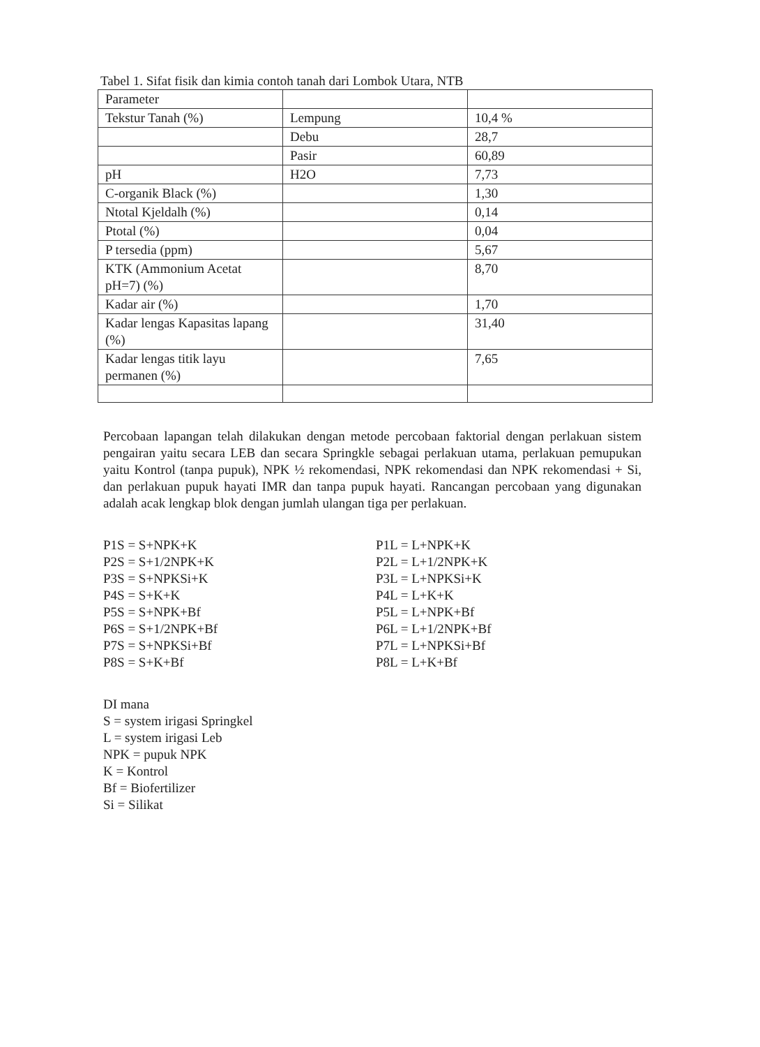Tabel 1. Sifat fisik dan kimia contoh tanah dari Lombok Utara, NTB
| Parameter | | |
| Tekstur Tanah (%) | Lempung | 10,4 % |
| | Debu | 28,7 |
| | Pasir | 60,89 |
| pH | H2O | 7,73 |
| C-organik Black (%) | | 1,30 |
| Ntotal Kjeldalh (%) | | 0,14 |
| Ptotal (%) | | 0,04 |
| P tersedia (ppm) | | 5,67 |
| KTK (Ammonium Acetat pH=7) (%) | | 8,70 |
| Kadar air (%) | | 1,70 |
| Kadar lengas Kapasitas lapang (%) | | 31,40 |
| Kadar lengas titik layu permanen (%) | | 7,65 |
Percobaan lapangan telah dilakukan dengan metode percobaan faktorial dengan perlakuan sistem pengairan yaitu secara LEB dan secara Springkle sebagai perlakuan utama, perlakuan pemupukan yaitu Kontrol (tanpa pupuk), NPK ½ rekomendasi, NPK rekomendasi dan NPK rekomendasi + Si, dan perlakuan pupuk hayati IMR dan tanpa pupuk hayati. Rancangan percobaan yang digunakan adalah acak lengkap blok dengan jumlah ulangan tiga per perlakuan.
P1S = S+NPK+K
P2S = S+1/2NPK+K
P3S = S+NPKSi+K
P4S = S+K+K
P5S = S+NPK+Bf
P6S = S+1/2NPK+Bf
P7S = S+NPKSi+Bf
P8S = S+K+Bf
P1L = L+NPK+K
P2L = L+1/2NPK+K
P3L = L+NPKSi+K
P4L = L+K+K
P5L = L+NPK+Bf
P6L = L+1/2NPK+Bf
P7L = L+NPKSi+Bf
P8L = L+K+Bf
DI mana
S = system irigasi Springkel
L = system irigasi Leb
NPK = pupuk NPK
K = Kontrol
Bf = Biofertilizer
Si = Silikat